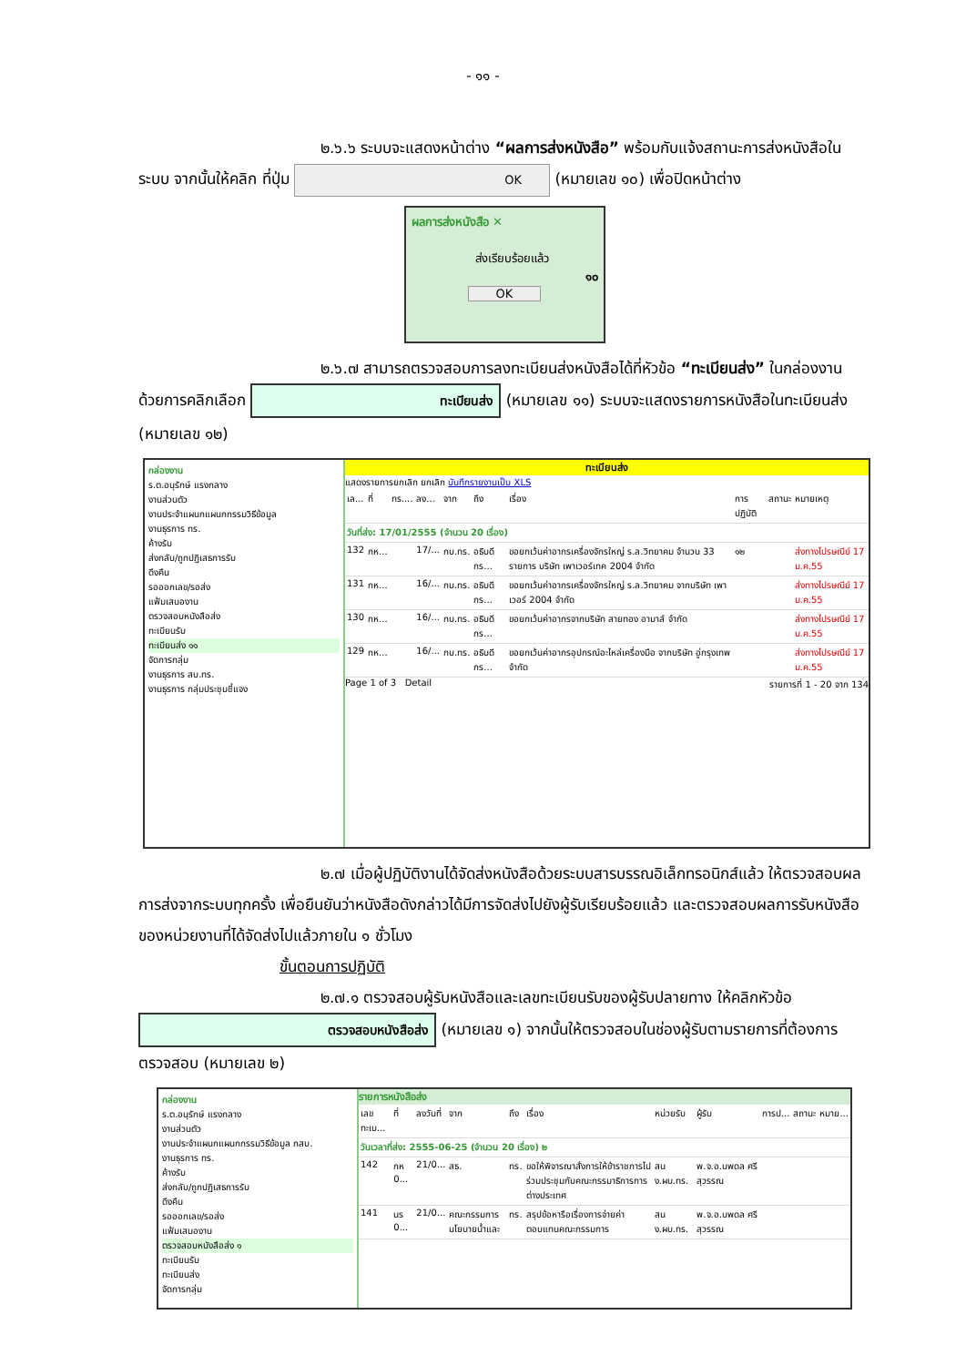- ๑๑ -
๒.๖.๖ ระบบจะแสดงหน้าต่าง “ผลการส่งหนังสือ” พร้อมกับแจ้งสถานะการส่งหนังสือในระบบ จากนั้นให้คลิก ที่ปุ่ม OK (หมายเลข ๑๐) เพื่อปิดหน้าต่าง
ผลการส่งหนังสือ ✕
ส่งเรียบร้อยแล้ว
๑๐
OK
๒.๖.๗ สามารถตรวจสอบการลงทะเบียนส่งหนังสือได้ที่หัวข้อ “ทะเบียนส่ง” ในกล่องงาน ด้วยการคลิกเลือก ทะเบียนส่ง (หมายเลข ๑๑) ระบบจะแสดงรายการหนังสือในทะเบียนส่ง (หมายเลข ๑๒)
กล่องงาน
ร.ต.อนุรักษ์ แรงกลาง
งานส่วนตัว
งานประจำแผนกแผนกกรรมวิธีข้อมูล
งานธุรการ ทร.
ค้างรับ
ส่งกลับ/ถูกปฏิเสธการรับ
ดึงคืน
รอออกเลข/รอส่ง
แฟ้มเสนองาน
ตรวจสอบหนังสือส่ง
ทะเบียนรับ
ทะเบียนส่ง ๑๑
จัดการกลุ่ม
งานธุรการ สบ.ทร.
งานธุรการ กลุ่มประชุมชี้แจง
ทะเบียนส่ง
แสดงรายการยกเลิก ยกเลิก บันทึกรายงานเป็น XLS
| เล... | ที่ | ทร.... | ลง... | จาก | ถึง | เรื่อง | การปฏิบัติ | สถานะ | หมายเหตุ |
| --- | --- | --- | --- | --- | --- | --- | --- | --- | --- |
| วันที่ส่ง: 17/01/2555 (จำนวน 20 เรื่อง) | | | | | | | | | |
| 132 | กห... | | 17/... | กบ.ทร. | อธิบดีกร... | ขอยกเว้นค่าอากรเครื่องจักรใหญ่ ร.ล.วิทยาคม จำนวน 33 รายการ บริษัท เพาเวอร์เทค 2004 จำกัด | ๑๒ | | ส่งทางไปรษณีย์ 17 ม.ค.55 |
| 131 | กห... | | 16/... | กบ.ทร. | อธิบดีกร... | ขอยกเว้นค่าอากรเครื่องจักรใหญ่ ร.ล.วิทยาคม จากบริษัท เพาเวอร์ 2004 จำกัด | | | ส่งทางไปรษณีย์ 17 ม.ค.55 |
| 130 | กห... | | 16/... | กบ.ทร. | อธิบดีกร... | ขอยกเว้นค่าอากรจากบริษัท สายทอง อามาส์ จำกัด | | | ส่งทางไปรษณีย์ 17 ม.ค.55 |
| 129 | กห... | | 16/... | กบ.ทร. | อธิบดีกร... | ขอยกเว้นค่าอากรอุปกรณ์อะไหล่เครื่องมือ จากบริษัท อู่กรุงเทพ จำกัด | | | ส่งทางไปรษณีย์ 17 ม.ค.55 |
Page 1 of 3 Detail รายการที่ 1 - 20 จาก 134
๒.๗ เมื่อผู้ปฏิบัติงานได้จัดส่งหนังสือด้วยระบบสารบรรณอิเล็กทรอนิกส์แล้ว ให้ตรวจสอบผลการส่งจากระบบทุกครั้ง เพื่อยืนยันว่าหนังสือดังกล่าวได้มีการจัดส่งไปยังผู้รับเรียบร้อยแล้ว และตรวจสอบผลการรับหนังสือของหน่วยงานที่ได้จัดส่งไปแล้วภายใน ๑ ชั่วโมง
ขั้นตอนการปฏิบัติ
๒.๗.๑ ตรวจสอบผู้รับหนังสือและเลขทะเบียนรับของผู้รับปลายทาง ให้คลิกหัวข้อ ตรวจสอบหนังสือส่ง (หมายเลข ๑) จากนั้นให้ตรวจสอบในช่องผู้รับตามรายการที่ต้องการตรวจสอบ (หมายเลข ๒)
กล่องงาน
ร.ต.อนุรักษ์ แรงกลาง
งานส่วนตัว
งานประจำแผนกแผนกกรรมวิธีข้อมูล กสบ.
งานธุรการ ทร.
ค้างรับ
ส่งกลับ/ถูกปฏิเสธการรับ
ดึงคืน
รอออกเลข/รอส่ง
แฟ้มเสนองาน
ตรวจสอบหนังสือส่ง ๑
ทะเบียนรับ
ทะเบียนส่ง
จัดการกลุ่ม
รายการหนังสือส่ง
| เลขทะเบ... | ที่ | ลงวันที่ | จาก | ถึง | เรื่อง | หน่วยรับ | ผู้รับ | การป... | สถานะ | หมาย... |
| --- | --- | --- | --- | --- | --- | --- | --- | --- | --- | --- |
| วันเวลาที่ส่ง: 2555-06-25 (จำนวน 20 เรื่อง) ๒ | | | | | | | | | | |
| 142 | กห 0... | 21/0... | สธ. | ทร. | ขอให้พิจารณาสั่งการให้ข้าราชการไปร่วมประชุมกับคณะกรรมาธิการการต่างประเทศ | สน ง.ผบ.ทร. | พ.จ.อ.นพดล ศรีสุวรรณ | | | |
| 141 | นร 0... | 21/0... | คณะกรรมการนโยบายน้ำและ | ทร. | สรุปข้อหารือเรื่องการจ่ายค่าตอบแทนคณะกรรมการ | สน ง.ผบ.ทร. | พ.จ.อ.นพดล ศรีสุวรรณ | | | |